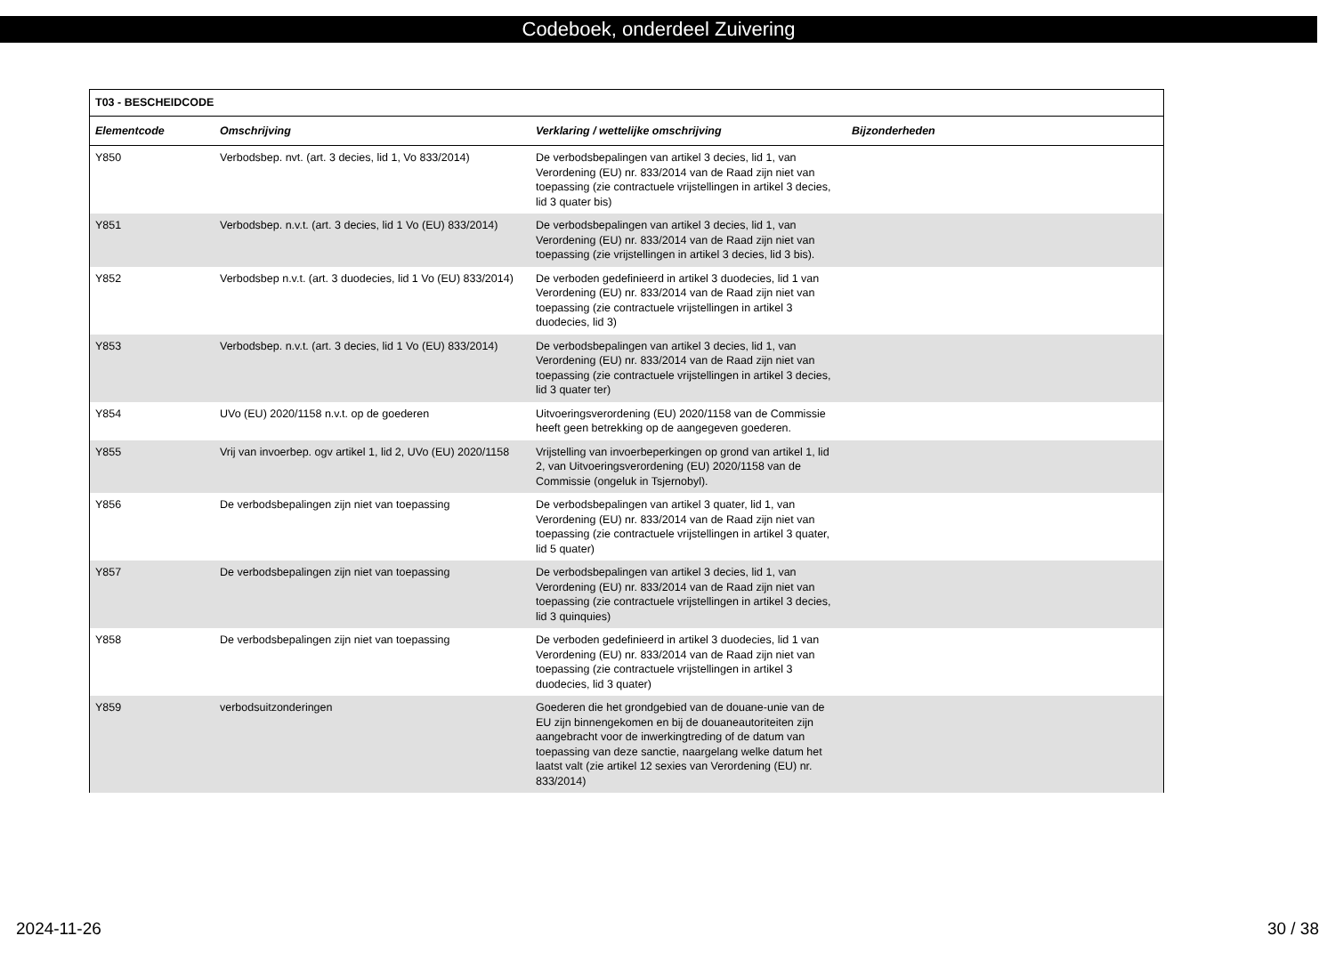Codeboek, onderdeel Zuivering
| T03 - BESCHEIDCODE | | | |
| --- | --- | --- | --- |
| Elementcode | Omschrijving | Verklaring / wettelijke omschrijving | Bijzonderheden |
| Y850 | Verbodsbep. nvt. (art. 3 decies, lid 1, Vo 833/2014) | De verbodsbepalingen van artikel 3 decies, lid 1, van Verordening (EU) nr. 833/2014 van de Raad zijn niet van toepassing (zie contractuele vrijstellingen in artikel 3 decies, lid 3 quater bis) | |
| Y851 | Verbodsbep. n.v.t. (art. 3 decies, lid 1 Vo (EU) 833/2014) | De verbodsbepalingen van artikel 3 decies, lid 1, van Verordening (EU) nr. 833/2014 van de Raad zijn niet van toepassing (zie vrijstellingen in artikel 3 decies, lid 3 bis). | |
| Y852 | Verbodsbep n.v.t. (art. 3 duodecies, lid 1 Vo (EU) 833/2014) | De verboden gedefinieerd in artikel 3 duodecies, lid 1 van Verordening (EU) nr. 833/2014 van de Raad zijn niet van toepassing (zie contractuele vrijstellingen in artikel 3 duodecies, lid 3) | |
| Y853 | Verbodsbep. n.v.t. (art. 3 decies, lid 1 Vo (EU) 833/2014) | De verbodsbepalingen van artikel 3 decies, lid 1, van Verordening (EU) nr. 833/2014 van de Raad zijn niet van toepassing (zie contractuele vrijstellingen in artikel 3 decies, lid 3 quater ter) | |
| Y854 | UVo (EU) 2020/1158 n.v.t. op de goederen | Uitvoeringsverordening (EU) 2020/1158 van de Commissie heeft geen betrekking op de aangegeven goederen. | |
| Y855 | Vrij van invoerbep. ogv artikel 1, lid 2, UVo (EU) 2020/1158 | Vrijstelling van invoerbeperkingen op grond van artikel 1, lid 2, van Uitvoeringsverordening (EU) 2020/1158 van de Commissie (ongeluk in Tsjernobyl). | |
| Y856 | De verbodsbepalingen zijn niet van toepassing | De verbodsbepalingen van artikel 3 quater, lid 1, van Verordening (EU) nr. 833/2014 van de Raad zijn niet van toepassing (zie contractuele vrijstellingen in artikel 3 quater, lid 5 quater) | |
| Y857 | De verbodsbepalingen zijn niet van toepassing | De verbodsbepalingen van artikel 3 decies, lid 1, van Verordening (EU) nr. 833/2014 van de Raad zijn niet van toepassing (zie contractuele vrijstellingen in artikel 3 decies, lid 3 quinquies) | |
| Y858 | De verbodsbepalingen zijn niet van toepassing | De verboden gedefinieerd in artikel 3 duodecies, lid 1 van Verordening (EU) nr. 833/2014 van de Raad zijn niet van toepassing (zie contractuele vrijstellingen in artikel 3 duodecies, lid 3 quater) | |
| Y859 | verbodsuitzonderingen | Goederen die het grondgebied van de douane-unie van de EU zijn binnengekomen en bij de douaneautoriteiten zijn aangebracht voor de inwerkingtreding of de datum van toepassing van deze sanctie, naargelang welke datum het laatst valt (zie artikel 12 sexies van Verordening (EU) nr. 833/2014) | |
2024-11-26 30 / 38